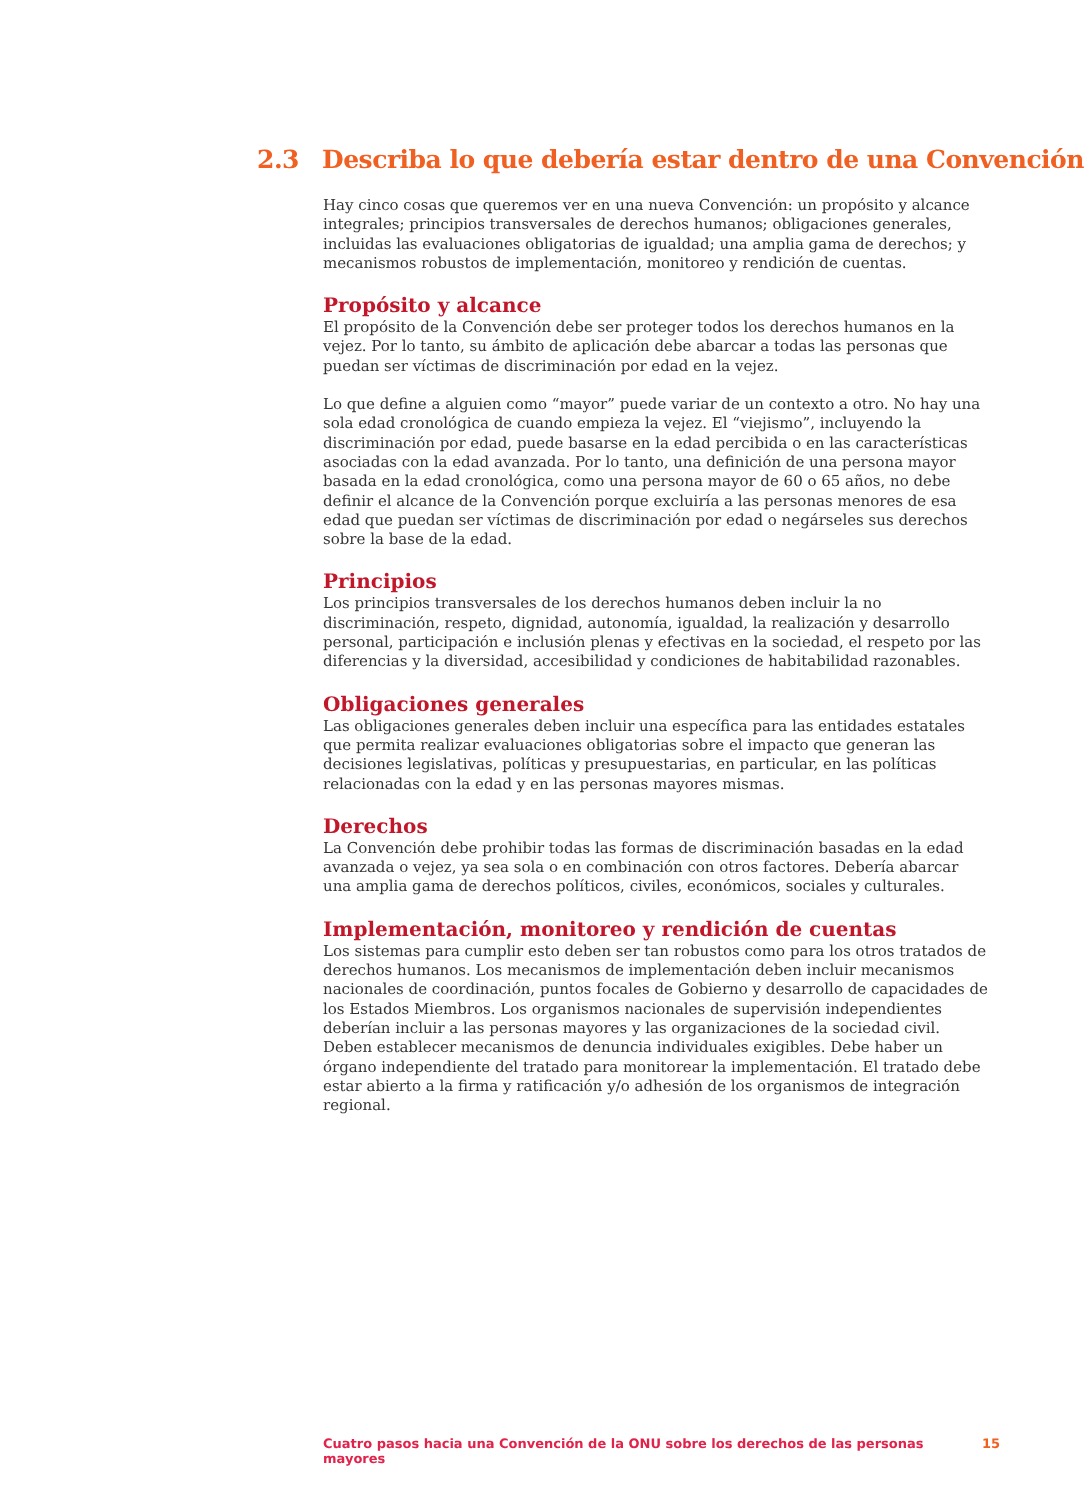2.3 Describa lo que debería estar dentro de una Convención
Hay cinco cosas que queremos ver en una nueva Convención: un propósito y alcance integrales; principios transversales de derechos humanos; obligaciones generales, incluidas las evaluaciones obligatorias de igualdad; una amplia gama de derechos; y mecanismos robustos de implementación, monitoreo y rendición de cuentas.
Propósito y alcance
El propósito de la Convención debe ser proteger todos los derechos humanos en la vejez. Por lo tanto, su ámbito de aplicación debe abarcar a todas las personas que puedan ser víctimas de discriminación por edad en la vejez.
Lo que define a alguien como “mayor” puede variar de un contexto a otro. No hay una sola edad cronológica de cuando empieza la vejez. El “viejismo”, incluyendo la discriminación por edad, puede basarse en la edad percibida o en las características asociadas con la edad avanzada. Por lo tanto, una definición de una persona mayor basada en la edad cronológica, como una persona mayor de 60 o 65 años, no debe definir el alcance de la Convención porque excluiría a las personas menores de esa edad que puedan ser víctimas de discriminación por edad o negárseles sus derechos sobre la base de la edad.
Principios
Los principios transversales de los derechos humanos deben incluir la no discriminación, respeto, dignidad, autonomía, igualdad, la realización y desarrollo personal, participación e inclusión plenas y efectivas en la sociedad, el respeto por las diferencias y la diversidad, accesibilidad y condiciones de habitabilidad razonables.
Obligaciones generales
Las obligaciones generales deben incluir una específica para las entidades estatales que permita realizar evaluaciones obligatorias sobre el impacto que generan las decisiones legislativas, políticas y presupuestarias, en particular, en las políticas relacionadas con la edad y en las personas mayores mismas.
Derechos
La Convención debe prohibir todas las formas de discriminación basadas en la edad avanzada o vejez, ya sea sola o en combinación con otros factores. Debería abarcar una amplia gama de derechos políticos, civiles, económicos, sociales y culturales.
Implementación, monitoreo y rendición de cuentas
Los sistemas para cumplir esto deben ser tan robustos como para los otros tratados de derechos humanos. Los mecanismos de implementación deben incluir mecanismos nacionales de coordinación, puntos focales de Gobierno y desarrollo de capacidades de los Estados Miembros. Los organismos nacionales de supervisión independientes deberían incluir a las personas mayores y las organizaciones de la sociedad civil. Deben establecer mecanismos de denuncia individuales exigibles. Debe haber un órgano independiente del tratado para monitorear la implementación. El tratado debe estar abierto a la firma y ratificación y/o adhesión de los organismos de integración regional.
Cuatro pasos hacia una Convención de la ONU sobre los derechos de las personas mayores 15